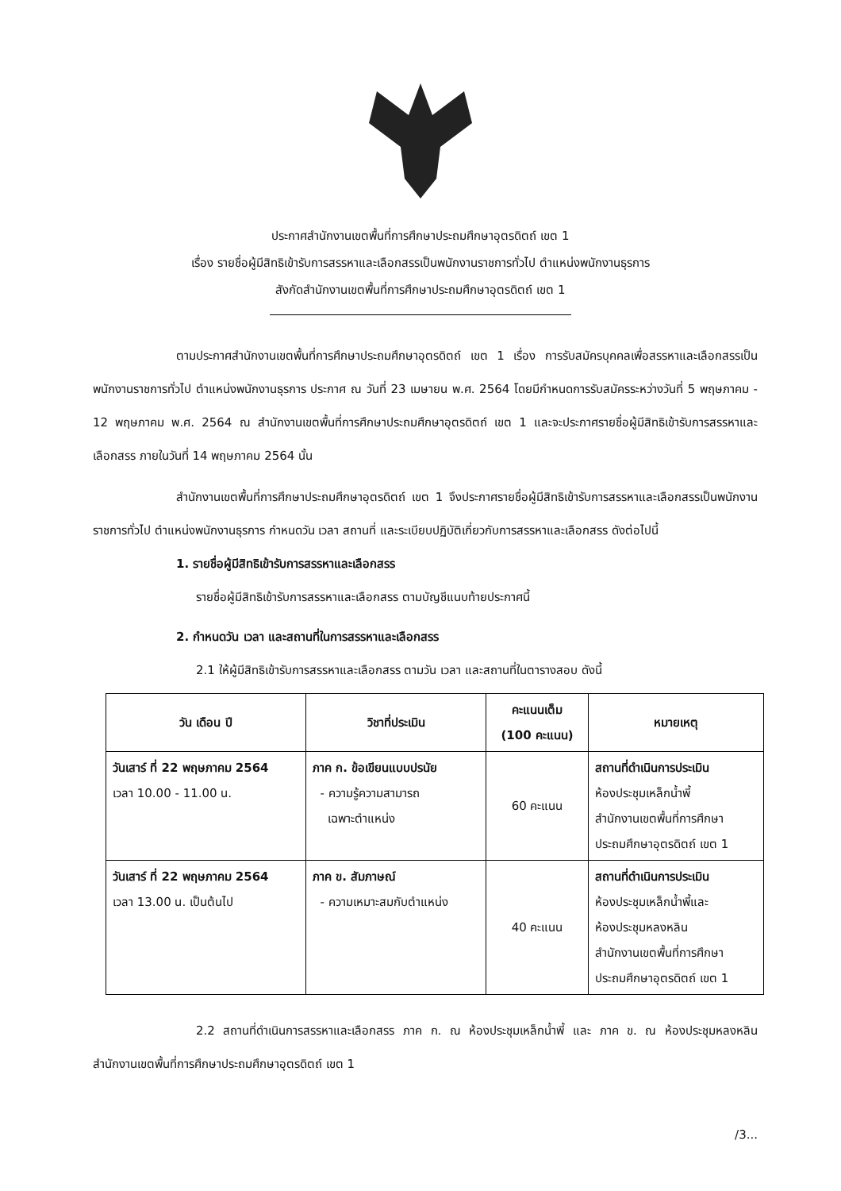ประกาศสำนักงานเขตพื้นที่การศึกษาประถมศึกษาอุตรดิตถ์ เขต 1
เรื่อง รายชื่อผู้มีสิทธิเข้ารับการสรรหาและเลือกสรรเป็นพนักงานราชการทั่วไป ตำแหน่งพนักงานธุรการ
สังกัดสำนักงานเขตพื้นที่การศึกษาประถมศึกษาอุตรดิตถ์ เขต 1
ตามประกาศสำนักงานเขตพื้นที่การศึกษาประถมศึกษาอุตรดิตถ์ เขต 1 เรื่อง การรับสมัครบุคคลเพื่อสรรหาและเลือกสรรเป็นพนักงานราชการทั่วไป ตำแหน่งพนักงานธุรการ ประกาศ ณ วันที่ 23 เมษายน พ.ศ. 2564 โดยมีกำหนดการรับสมัครระหว่างวันที่ 5 พฤษภาคม - 12 พฤษภาคม พ.ศ. 2564 ณ สำนักงานเขตพื้นที่การศึกษาประถมศึกษาอุตรดิตถ์ เขต 1 และจะประกาศรายชื่อผู้มีสิทธิเข้ารับการสรรหาและเลือกสรร ภายในวันที่ 14 พฤษภาคม 2564 นั้น
สำนักงานเขตพื้นที่การศึกษาประถมศึกษาอุตรดิตถ์ เขต 1 จึงประกาศรายชื่อผู้มีสิทธิเข้ารับการสรรหาและเลือกสรรเป็นพนักงานราชการทั่วไป ตำแหน่งพนักงานธุรการ กำหนดวัน เวลา สถานที่ และระเบียบปฏิบัติเกี่ยวกับการสรรหาและเลือกสรร ดังต่อไปนี้
1. รายชื่อผู้มีสิทธิเข้ารับการสรรหาและเลือกสรร
รายชื่อผู้มีสิทธิเข้ารับการสรรหาและเลือกสรร ตามบัญชีแนบท้ายประกาศนี้
2. กำหนดวัน เวลา และสถานที่ในการสรรหาและเลือกสรร
2.1 ให้ผู้มีสิทธิเข้ารับการสรรหาและเลือกสรร ตามวัน เวลา และสถานที่ในตารางสอบ ดังนี้
| วัน เดือน ปี | วิชาที่ประเมิน | คะแนนเต็ม (100 คะแนน) | หมายเหตุ |
| --- | --- | --- | --- |
| วันเสาร์ ที่ 22 พฤษภาคม 2564 เวลา 10.00 - 11.00 น. | ภาค ก. ข้อเขียนแบบปรนัย - ความรู้ความสามารถ เฉพาะตำแหน่ง | 60 คะแนน | สถานที่ดำเนินการประเมิน ห้องประชุมเหล็กน้ำพี้ สำนักงานเขตพื้นที่การศึกษา ประถมศึกษาอุตรดิตถ์ เขต 1 |
| วันเสาร์ ที่ 22 พฤษภาคม 2564 เวลา 13.00 น. เป็นต้นไป | ภาค ข. สัมภาษณ์ - ความเหมาะสมกับตำแหน่ง | 40 คะแนน | สถานที่ดำเนินการประเมิน ห้องประชุมเหล็กน้ำพี้และ ห้องประชุมหลงหลิน สำนักงานเขตพื้นที่การศึกษา ประถมศึกษาอุตรดิตถ์ เขต 1 |
2.2 สถานที่ดำเนินการสรรหาและเลือกสรร ภาค ก. ณ ห้องประชุมเหล็กน้ำพี้ และ ภาค ข. ณ ห้องประชุมหลงหลิน สำนักงานเขตพื้นที่การศึกษาประถมศึกษาอุตรดิตถ์ เขต 1
/3...